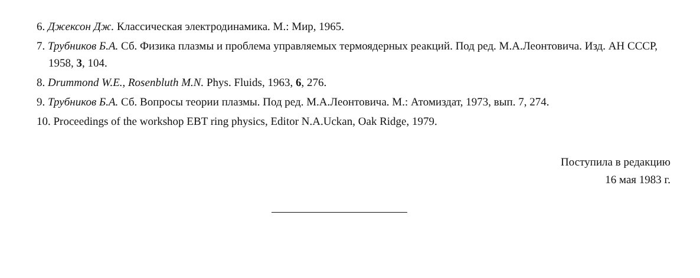6. Джексон Дж. Классическая электродинамика. М.: Мир, 1965.
7. Трубников Б.А. Сб. Физика плазмы и проблема управляемых термоядерных реакций. Под ред. М.А.Леонтовича. Изд. АН СССР, 1958, 3, 104.
8. Drummond W.E., Rosenbluth M.N. Phys. Fluids, 1963, 6, 276.
9. Трубников Б.А. Сб. Вопросы теории плазмы. Под ред. М.А.Леонтовича. М.: Атомиздат, 1973, вып. 7, 274.
10. Proceedings of the workshop EBT ring physics, Editor N.A.Uckan, Oak Ridge, 1979.
Поступила в редакцию
16 мая 1983 г.